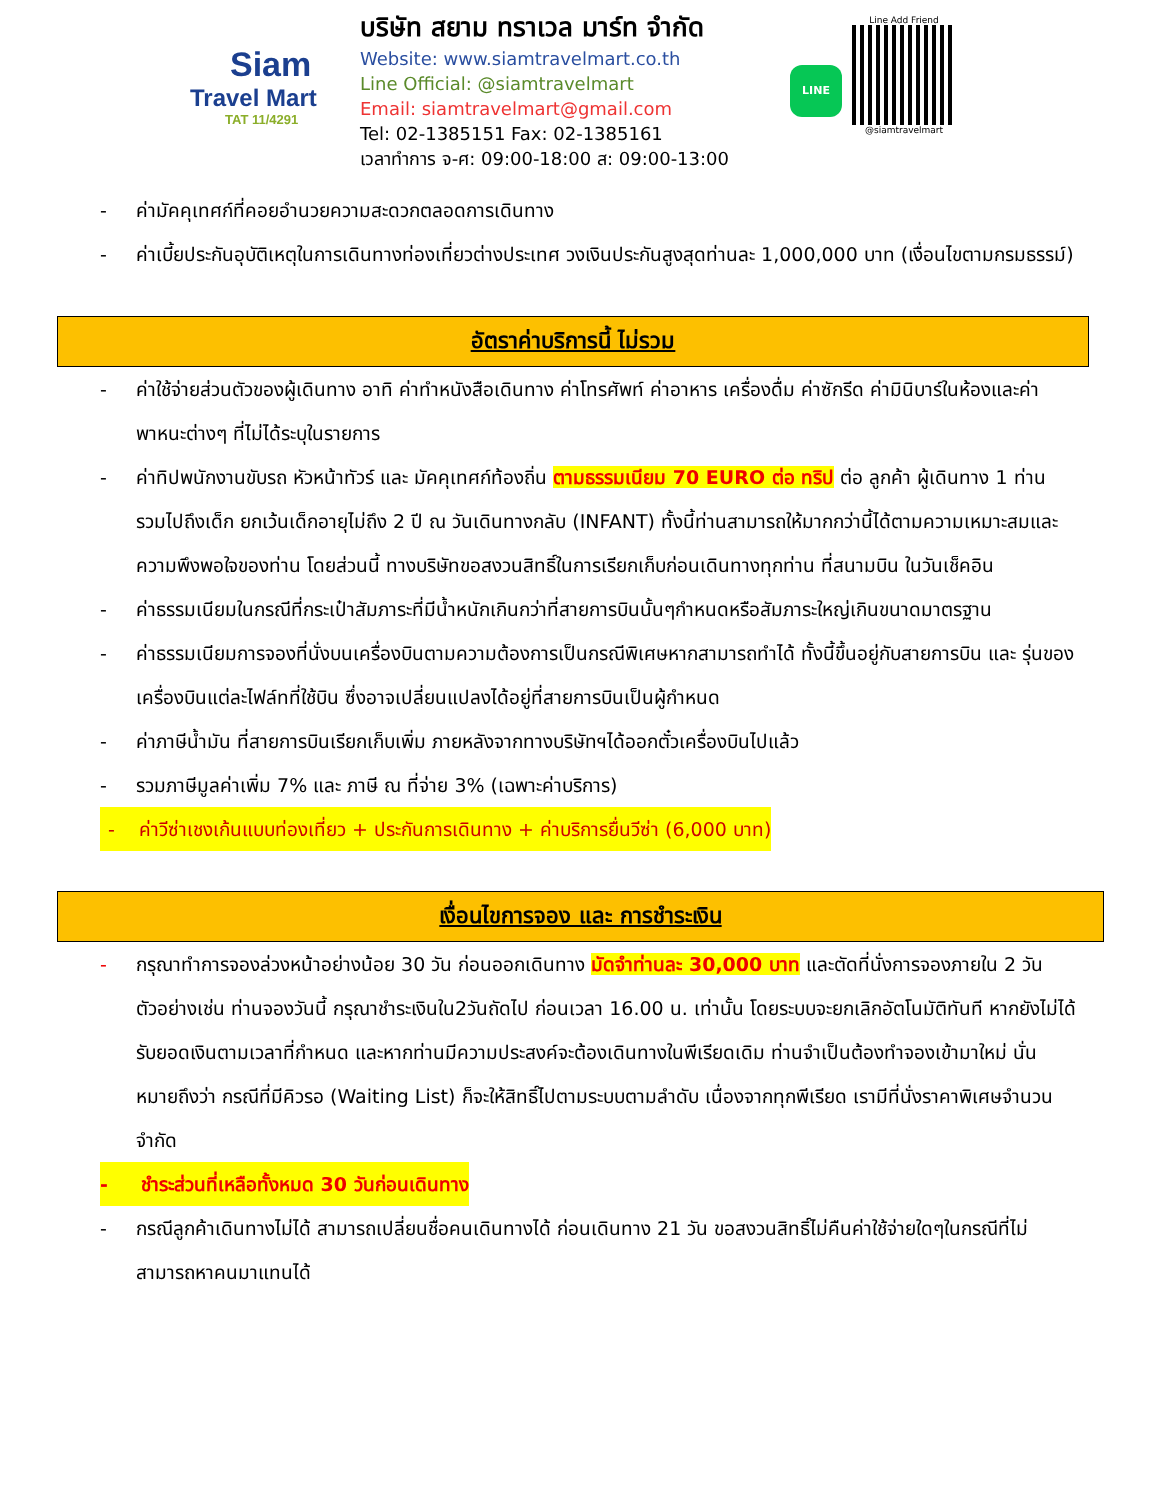Siam
Travel Mart
TAT 11/4291
บริษัท สยาม ทราเวล มาร์ท จำกัด
Website: www.siamtravelmart.co.th
Line Official: @siamtravelmart
Email: siamtravelmart@gmail.com
Tel: 02-1385151 Fax: 02-1385161
เวลาทำการ จ-ศ: 09:00-18:00 ส: 09:00-13:00
LINE
Line Add Friend
@siamtravelmart
- ค่ามัคคุเทศก์ที่คอยอำนวยความสะดวกตลอดการเดินทาง
- ค่าเบี้ยประกันอุบัติเหตุในการเดินทางท่องเที่ยวต่างประเทศ วงเงินประกันสูงสุดท่านละ 1,000,000 บาท (เงื่อนไขตามกรมธรรม์)
อัตราค่าบริการนี้ ไม่รวม
- ค่าใช้จ่ายส่วนตัวของผู้เดินทาง อาทิ ค่าทำหนังสือเดินทาง ค่าโทรศัพท์ ค่าอาหาร เครื่องดื่ม ค่าซักรีด ค่ามินิบาร์ในห้องและค่าพาหนะต่างๆ ที่ไม่ได้ระบุในรายการ
- ค่าทิปพนักงานขับรถ หัวหน้าทัวร์ และ มัคคุเทศก์ท้องถิ่น ตามธรรมเนียม 70 EURO ต่อ ทริป ต่อ ลูกค้า ผู้เดินทาง 1 ท่าน รวมไปถึงเด็ก ยกเว้นเด็กอายุไม่ถึง 2 ปี ณ วันเดินทางกลับ (INFANT) ทั้งนี้ท่านสามารถให้มากกว่านี้ได้ตามความเหมาะสมและความพึงพอใจของท่าน โดยส่วนนี้ ทางบริษัทขอสงวนสิทธิ์ในการเรียกเก็บก่อนเดินทางทุกท่าน ที่สนามบิน ในวันเช็คอิน
- ค่าธรรมเนียมในกรณีที่กระเป๋าสัมภาระที่มีน้ำหนักเกินกว่าที่สายการบินนั้นๆกำหนดหรือสัมภาระใหญ่เกินขนาดมาตรฐาน
- ค่าธรรมเนียมการจองที่นั่งบนเครื่องบินตามความต้องการเป็นกรณีพิเศษหากสามารถทำได้ ทั้งนี้ขึ้นอยู่กับสายการบิน และ รุ่นของเครื่องบินแต่ละไฟล์ทที่ใช้บิน ซึ่งอาจเปลี่ยนแปลงได้อยู่ที่สายการบินเป็นผู้กำหนด
- ค่าภาษีน้ำมัน ที่สายการบินเรียกเก็บเพิ่ม ภายหลังจากทางบริษัทฯได้ออกตั๋วเครื่องบินไปแล้ว
- รวมภาษีมูลค่าเพิ่ม 7% และ ภาษี ณ ที่จ่าย 3% (เฉพาะค่าบริการ)
- ค่าวีซ่าเชงเก้นแบบท่องเที่ยว + ประกันการเดินทาง + ค่าบริการยื่นวีซ่า (6,000 บาท)
เงื่อนไขการจอง และ การชำระเงิน
- กรุณาทำการจองล่วงหน้าอย่างน้อย 30 วัน ก่อนออกเดินทาง มัดจำท่านละ 30,000 บาท และตัดที่นั่งการจองภายใน 2 วัน ตัวอย่างเช่น ท่านจองวันนี้ กรุณาชำระเงินใน2วันถัดไป ก่อนเวลา 16.00 น. เท่านั้น โดยระบบจะยกเลิกอัตโนมัติทันที หากยังไม่ได้รับยอดเงินตามเวลาที่กำหนด และหากท่านมีความประสงค์จะต้องเดินทางในพีเรียดเดิม ท่านจำเป็นต้องทำจองเข้ามาใหม่ นั่นหมายถึงว่า กรณีที่มีคิวรอ (Waiting List) ก็จะให้สิทธิ์ไปตามระบบตามลำดับ เนื่องจากทุกพีเรียด เรามีที่นั่งราคาพิเศษจำนวนจำกัด
- ชำระส่วนที่เหลือทั้งหมด 30 วันก่อนเดินทาง
- กรณีลูกค้าเดินทางไม่ได้ สามารถเปลี่ยนชื่อคนเดินทางได้ ก่อนเดินทาง 21 วัน ขอสงวนสิทธิ์ไม่คืนค่าใช้จ่ายใดๆในกรณีที่ไม่สามารถหาคนมาแทนได้